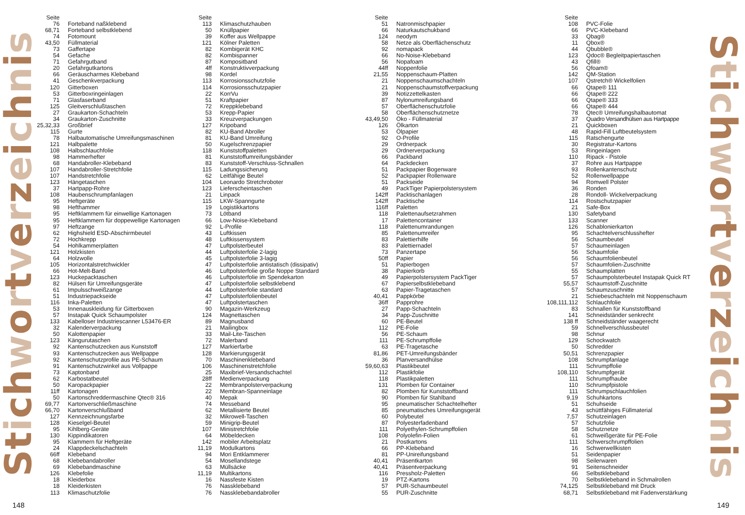Stichwortverzeichnis
148
| Seite | |
| --- | --- |
| 76 | Forteband naßklebend |
| 68,71 | Forteband selbstklebend |
| 74 | Fotomount |
| 43,50 | Füllmaterial |
| 73 | Gaffertape |
| 54 | Gefache |
| 71 | Gefahrgutband |
| 20 | Gefahrgutkartons |
| 66 | Geräuscharmes Klebeband |
| 41 | Geschenkverpackung |
| 120 | Gitterboxen |
| 53 | Gitterboxringeinlagen |
| 71 | Glasfaserband |
| 125 | Gleitverschlußtaschen |
| 27 | Graukarton-Schachteln |
| 34 | Graukarton-Zuschnitte |
| 25,32,33 | Großbrief |
| 115 | Gurte |
| 78 | Halbautomatische Umreifungsmaschinen |
| 121 | Halbpalette |
| 108 | Halbschlauchfolie |
| 98 | Hammerhefter |
| 68 | Handabroller-Klebeband |
| 107 | Handabroller-Stretchfolie |
| 107 | Handstretchfolie |
| 123 | Hängetaschen |
| 37 | Hartpapp-Rohre |
| 108 | Haubenschrumpfanlagen |
| 95 | Heftgeräte |
| 98 | Hefthammer |
| 95 | Heftklammem für einwellige Kartonagen |
| 95 | Heftklammern für doppewellige Kartonagen |
| 97 | Heftzange |
| 62 | Highshield ESD-Abschirmbeutel |
| 72 | Hochkrepp |
| 54 | Hohlkammerplatten |
| 121 | Holzkisten |
| 64 | Holzwolle |
| 105 | Horizontalstretchwickler |
| 66 | Hot-Melt-Band |
| 123 | Huckepacktaschen |
| 82 | Hülsen für Umreifungsgeräte |
| 61 | Impulsschweißzange |
| 51 | Industriepackseide |
| 116 | Inka-Paletten |
| 53 | Innenauskleidung für Gitterboxen |
| 57 | Instapak Quick Schaumpolster |
| 133 | Kabelloser Industriescanner L53476-ER |
| 32 | Kalenderverpackung |
| 50 | Kalottenpapier |
| 123 | Kängurutaschen |
| 92 | Kantenschutzecken aus Kunststoff |
| 93 | Kantenschutzecken aus Wellpappe |
| 92 | Kantenschutzprofile aus PE-Schaum |
| 91 | Kantenschutzwinkel aus Vollpappe |
| 73 | Kaptonband |
| 62 | Karbostatbeutel |
| 50 | Karopackpapier |
| 11ff | Kartonagen |
| 50 | Kartonschreddermaschine Qtec® 316 |
| 69,77 | Kartonverschließmaschine |
| 66,70 | Kartonverschlußband |
| 127 | Kennzeichnungsfarbe |
| 128 | Kieselgel-Beutel |
| 95 | Kihlberg-Geräte |
| 130 | Kippindikatoren |
| 95 | Klammern für Heftgeräte |
| 24 | Klappdeckelschachteln |
| 66ff | Klebeband |
| 68 | Klebebandabroller |
| 69 | Klebebandmaschine |
| 126 | Klebefolie |
| 18 | Kleiderbox |
| 18 | Kleiderkisten |
| 113 | Klimaschutzfolie |
| Seite | |
| --- | --- |
| 113 | Klimaschutzhauben |
| 50 | Knüllpapier |
| 39 | Koffer aus Wellpappe |
| 121 | Kölner Paletten |
| 82 | Kombigerät KHC |
| 82 | Kombispanner |
| 87 | Kompositband |
| 4ff | Konstruktivverpackung |
| 98 | Kordel |
| 113 | Korrosionsschutzfolie |
| 114 | Korrosionsschutzpapier |
| 22 | KorrVu |
| 51 | Kraftpapier |
| 72 | Kreppklebeband |
| 53 | Krepp-Papier |
| 33 | Kreuzverpackungen |
| 127 | Kripoband |
| 82 | KU-Band Abroller |
| 81 | KU-Band Umreifung |
| 50 | Kugelschrenzpapier |
| 118 | Kunststoffpaletten |
| 81 | Kunststoffumreifungsbänder |
| 83 | Kunststoff-Verschluss-Schnallen |
| 115 | Ladungssicherung |
| 62 | Leitfähige Beutel |
| 104 | Leonardo Stretchroboter |
| 123 | Lieferscheintaschen |
| 21 | Linpack |
| 115 | LKW-Spanngurte |
| 19 | Logistikkartons |
| 73 | Lötband |
| 66 | Low-Noise-Klebeband |
| 92 | L-Profile |
| 43 | Luftkissen |
| 48 | Luftkissensystem |
| 47 | Luftpolsterbeutel |
| 44 | Luftpolsterfolie 2-lagig |
| 45 | Luftpolsterfolie 3-lagig |
| 47 | Luftpolsterfolie antistatisch (dissipativ) |
| 46 | Luftpolsterfolie große Noppe Standard |
| 46 | Luftpolsterfolie im Spendekarton |
| 47 | Luftpolsterfolie selbstklebend |
| 44 | Luftpolsterfolie standard |
| 47 | Luftpolsterfolienbeutel |
| 47 | Luftpolstertaschen |
| 90 | Magazin-Werkzeug |
| 124 | Magnettaschen |
| 89 | Magnusband |
| 21 | Mailingbox |
| 33 | Mail-Lite-Taschen |
| 72 | Malerband |
| 127 | Markierfarbe |
| 128 | Markierungsgerät |
| 70 | Maschinenklebeband |
| 106 | Maschinenstretchfolie |
| 25 | Maxibrief-Versandschachtel |
| 28ff | Medienverpackung |
| 22 | Membranpolsterverpackung |
| 22 | Membran-Spanneinlage |
| 40 | Mepak |
| 74 | Messeband |
| 62 | Metallisierte Beutel |
| 32 | Mikrowell-Taschen |
| 59 | Minigrip-Beutel |
| 107 | Ministretchfolie |
| 64 | Möbeldecken |
| 142 | mobiler Arbeitsplatz |
| 11,19 | Modulkartons |
| 94 | Mori Entklammerer |
| 54 | Mosellandstege |
| 63 | Müllsäcke |
| 11,19 | Multikartons |
| 16 | Nassfeste Kisten |
| 76 | Nassklebeband |
| 76 | Nassklebebandabroller |
| Seite | |
| --- | --- |
| 51 | Natronmischpapier |
| 66 | Naturkautschukband |
| 124 | neodym |
| 58 | Netze als Oberflächenschutz |
| 92 | nomapack |
| 66 | No-Noise-Klebeband |
| 56 | Nopafoam |
| 44ff | Noppenfolie |
| 21,55 | Noppenschaum-Platten |
| 21 | Noppenschaumschachteln |
| 21 | Noppenschaumstoffverpackung |
| 39 | Notizzettelkasten |
| 87 | Nylonumreifungsband |
| 57 | Oberflächenschutzfolie |
| 58 | Oberflächenschutznetze |
| 43,49,50 | Öko - Füllmaterial |
| 126 | Ölkarton |
| 53 | Ölpapier |
| 92 | O-Profile |
| 29 | Ordnerpack |
| 29 | Ordnerverpackung |
| 66 | Packband |
| 64 | Packdecken |
| 51 | Packpapier Bogenware |
| 52 | Packpapier Rollenware |
| 51 | Packseide |
| 49 | PackTiger Papierpolstersystem |
| 142ff | Packtischanlagen |
| 142ff | Packtische |
| 116ff | Paletten |
| 118 | Palettenaufsetzrahmen |
| 17 | Palettencontainer |
| 118 | Palettenumrandungen |
| 85 | Palettenumreifer |
| 83 | Palettierhilfe |
| 83 | Palettiernadel |
| 73 | Panzertape |
| 50ff | Papier |
| 51 | Papierbogen |
| 38 | Papierkorb |
| 49 | Papierpolstersystem PackTiger |
| 67 | Papierselbstklebeband |
| 63 | Papier-Tragetaschen |
| 40,41 | Pappkörbe |
| 36ff | Papprohre |
| 27 | Papp-Schachteln |
| 34 | Papp-Zuschnitte |
| 60 | PE-Beutel |
| 112 | PE-Folie |
| 56 | PE-Schaum |
| 111 | PE-Schrumpffolie |
| 63 | PE-Tragetasche |
| 81,86 | PET-Umreifungsbänder |
| 36 | Planversandhülse |
| 59,60,63 | Plastikbeutel |
| 112 | Plastikfolie |
| 118 | Plastikpaletten |
| 131 | Plomben für Container |
| 82 | Plomben für Kunststoffband |
| 90 | Plomben für Stahlband |
| 95 | pneumatischer Schachtelhefter |
| 85 | pneumatisches Umreifungsgerät |
| 60 | Polybeutel |
| 87 | Polyesterfadenband |
| 111 | Polyethylen-Schrumpffolien |
| 108 | Polyolefin-Folien |
| 21 | Postkartons |
| 66 | PP-Klebeband |
| 81 | PP-Unireifungsband |
| 40,41 | Präsentkarton |
| 40,41 | Präsentverpackung |
| 116 | Pressholz-Paletten |
| 19 | PTZ-Kartons |
| 57 | PUR-Schaumbeutel |
| 55 | PUR-Zuschnitte |
| Seite | |
| --- | --- |
| 108 | PVC-Folie |
| 66 | PVC-Klebeband |
| 33 | Qbag® |
| 11 | Qbox® |
| 44 | Qbubble® |
| 123 | Qdoc® Begleitpapiertaschen |
| 43 | Qfill® |
| 56 | Qfoam® |
| 142 | QM-Station |
| 107 | Qstretch® Wickelfolien |
| 66 | Qtape® 111 |
| 66 | Qtape® 222 |
| 66 | Qtape® 333 |
| 66 | Qtape® 444 |
| 78 | Qtec® Umreifungshalbautomat |
| 37 | Quadro Versandhülsen aus Hartpappe |
| 21 | Quickboxen |
| 48 | Rapid-Fill Luftbeutelsystem |
| 115 | Ratschengurte |
| 30 | Registratur-Kartons |
| 53 | Ringeinlagen |
| 110 | Ripack - Pistole |
| 37 | Rohre aus Hartpappe |
| 93 | Rollenkantenschutz |
| 52 | Rollenwellpappe |
| 94 | Romwell Polster |
| 36 | Ronden |
| 28 | Rondoll- Wickelverpackung |
| 114 | Rostschutzpapier |
| 21 | Safe-Box |
| 130 | Safetyband |
| 133 | Scanner |
| 126 | Schablonierkarton |
| 95 | Schachtelverschlusshefter |
| 56 | Schaumbeutel |
| 57 | Schaumeinlagen |
| 56 | Schaumfolie |
| 56 | Schaumfolienbeutel |
| 57 | Schaumfolien-Zuschnitte |
| 55 | Schaumplatten |
| 57 | Schaumpolsterbeutel Instapak Quick RT |
| 55,57 | Schaumstoff-Zuschnitte |
| 57 | Schaumzuschnitte |
| 21 | Schiebeschachteln mit Noppenschaum |
| 108,111,112 | Schlauchfolie |
| 83 | Schnallen für Kunststoffband |
| 141 | Schneidständer senkrecht |
| 138 ff | Schneidständer waagerecht |
| 59 | Schnellverschlussbeutel |
| 98 | Schnur |
| 129 | Schockwatch |
| 50 | Schredder |
| 50,51 | Schrenzpapier |
| 108 | Schrumpfanlage |
| 111 | Schrumpffolie |
| 108,110 | Schrumpfgerät |
| 111 | Schrumpfhaube |
| 110 | Schrumpfpistole |
| 111 | Schrumpschlauchfolien |
| 9,19 | Schuhkartons |
| 51 | Schuhseide |
| 43 | schüttfähiges Füllmaterial |
| 7,57 | Schutzeinlagen |
| 57 | Schutzfolie |
| 58 | Schutznetze |
| 61 | Schweißgeräte für PE-Folie |
| 111 | Schwerschrumpffolien |
| 16 | Schwerwellkisten |
| 51 | Seidenpapier |
| 98 | Seilerwaren |
| 91 | Seitenschneider |
| 66 | Selbstklebeband |
| 70 | Selbstklebeband in Schmalrollen |
| 74,125 | Selbstklebeband mit Druck |
| 68,71 | Selbstklebeband mit Fadenverstärkung |
Stichwortverzeichnis
149